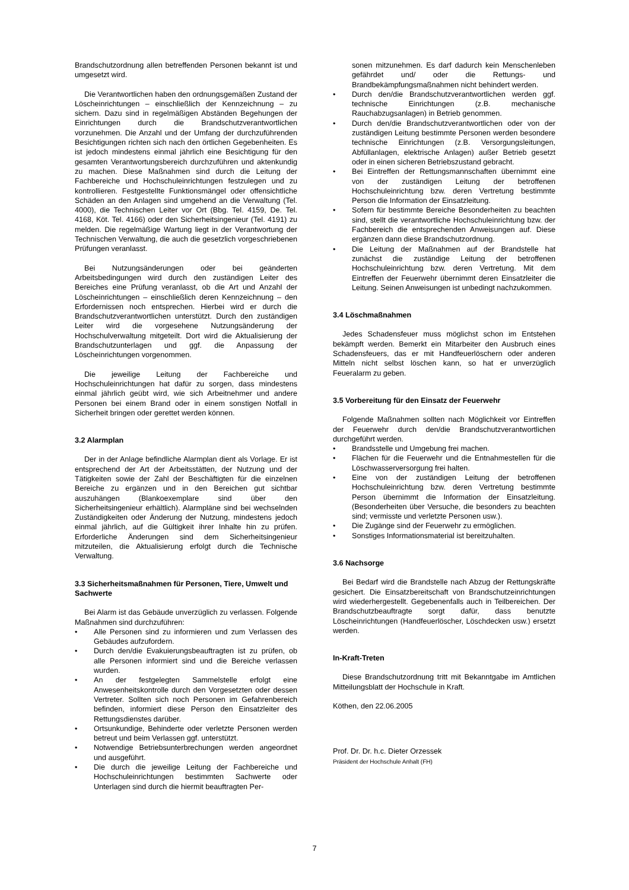Brandschutzordnung allen betreffenden Personen bekannt ist und umgesetzt wird.
Die Verantwortlichen haben den ordnungsgemäßen Zustand der Löscheinrichtungen – einschließlich der Kennzeichnung – zu sichern. Dazu sind in regelmäßigen Abständen Begehungen der Einrichtungen durch die Brandschutzverantwortlichen vorzunehmen. Die Anzahl und der Umfang der durchzuführenden Besichtigungen richten sich nach den örtlichen Gegebenheiten. Es ist jedoch mindestens einmal jährlich eine Besichtigung für den gesamten Verantwortungsbereich durchzuführen und aktenkundig zu machen. Diese Maßnahmen sind durch die Leitung der Fachbereiche und Hochschuleinrichtungen festzulegen und zu kontrollieren. Festgestellte Funktionsmängel oder offensichtliche Schäden an den Anlagen sind umgehend an die Verwaltung (Tel. 4000), die Technischen Leiter vor Ort (Bbg. Tel. 4159, De. Tel. 4168, Köt. Tel. 4166) oder den Sicherheitsingenieur (Tel. 4191) zu melden. Die regelmäßige Wartung liegt in der Verantwortung der Technischen Verwaltung, die auch die gesetzlich vorgeschriebenen Prüfungen veranlasst.
Bei Nutzungsänderungen oder bei geänderten Arbeitsbedingungen wird durch den zuständigen Leiter des Bereiches eine Prüfung veranlasst, ob die Art und Anzahl der Löscheinrichtungen – einschließlich deren Kennzeichnung – den Erfordernissen noch entsprechen. Hierbei wird er durch die Brandschutzverantwortlichen unterstützt. Durch den zuständigen Leiter wird die vorgesehene Nutzungsänderung der Hochschulverwaltung mitgeteilt. Dort wird die Aktualisierung der Brandschutzunterlagen und ggf. die Anpassung der Löscheinrichtungen vorgenommen.
Die jeweilige Leitung der Fachbereiche und Hochschuleinrichtungen hat dafür zu sorgen, dass mindestens einmal jährlich geübt wird, wie sich Arbeitnehmer und andere Personen bei einem Brand oder in einem sonstigen Notfall in Sicherheit bringen oder gerettet werden können.
3.2 Alarmplan
Der in der Anlage befindliche Alarmplan dient als Vorlage. Er ist entsprechend der Art der Arbeitsstätten, der Nutzung und der Tätigkeiten sowie der Zahl der Beschäftigten für die einzelnen Bereiche zu ergänzen und in den Bereichen gut sichtbar auszuhängen (Blankoexemplare sind über den Sicherheitsingenieur erhältlich). Alarmpläne sind bei wechselnden Zuständigkeiten oder Änderung der Nutzung, mindestens jedoch einmal jährlich, auf die Gültigkeit ihrer Inhalte hin zu prüfen. Erforderliche Änderungen sind dem Sicherheitsingenieur mitzuteilen, die Aktualisierung erfolgt durch die Technische Verwaltung.
3.3 Sicherheitsmaßnahmen für Personen, Tiere, Umwelt und Sachwerte
Bei Alarm ist das Gebäude unverzüglich zu verlassen. Folgende Maßnahmen sind durchzuführen:
• Alle Personen sind zu informieren und zum Verlassen des Gebäudes aufzufordern.
• Durch den/die Evakuierungsbeauftragten ist zu prüfen, ob alle Personen informiert sind und die Bereiche verlassen wurden.
• An der festgelegten Sammelstelle erfolgt eine Anwesenheitskontrolle durch den Vorgesetzten oder dessen Vertreter. Sollten sich noch Personen im Gefahrenbereich befinden, informiert diese Person den Einsatzleiter des Rettungsdienstes darüber.
• Ortsunkundige, Behinderte oder verletzte Personen werden betreut und beim Verlassen ggf. unterstützt.
• Notwendige Betriebsunterbrechungen werden angeordnet und ausgeführt.
• Die durch die jeweilige Leitung der Fachbereiche und Hochschuleinrichtungen bestimmten Sachwerte oder Unterlagen sind durch die hiermit beauftragten Per-
sonen mitzunehmen. Es darf dadurch kein Menschenleben gefährdet und/ oder die Rettungs- und Brandbekämpfungsmaßnahmen nicht behindert werden.
• Durch den/die Brandschutzverantwortlichen werden ggf. technische Einrichtungen (z.B. mechanische Rauchabzugsanlagen) in Betrieb genommen.
• Durch den/die Brandschutzverantwortlichen oder von der zuständigen Leitung bestimmte Personen werden besondere technische Einrichtungen (z.B. Versorgungsleitungen, Abfüllanlagen, elektrische Anlagen) außer Betrieb gesetzt oder in einen sicheren Betriebszustand gebracht.
• Bei Eintreffen der Rettungsmannschaften übernimmt eine von der zuständigen Leitung der betroffenen Hochschuleinrichtung bzw. deren Vertretung bestimmte Person die Information der Einsatzleitung.
• Sofern für bestimmte Bereiche Besonderheiten zu beachten sind, stellt die verantwortliche Hochschuleinrichtung bzw. der Fachbereich die entsprechenden Anweisungen auf. Diese ergänzen dann diese Brandschutzordnung.
• Die Leitung der Maßnahmen auf der Brandstelle hat zunächst die zuständige Leitung der betroffenen Hochschuleinrichtung bzw. deren Vertretung. Mit dem Eintreffen der Feuerwehr übernimmt deren Einsatzleiter die Leitung. Seinen Anweisungen ist unbedingt nachzukommen.
3.4 Löschmaßnahmen
Jedes Schadensfeuer muss möglichst schon im Entstehen bekämpft werden. Bemerkt ein Mitarbeiter den Ausbruch eines Schadensfeuers, das er mit Handfeuerlöschern oder anderen Mitteln nicht selbst löschen kann, so hat er unverzüglich Feueralarm zu geben.
3.5 Vorbereitung für den Einsatz der Feuerwehr
Folgende Maßnahmen sollten nach Möglichkeit vor Eintreffen der Feuerwehr durch den/die Brandschutzverantwortlichen durchgeführt werden.
• Brandsstelle und Umgebung frei machen.
• Flächen für die Feuerwehr und die Entnahmestellen für die Löschwasserversorgung frei halten.
• Eine von der zuständigen Leitung der betroffenen Hochschuleinrichtung bzw. deren Vertretung bestimmte Person übernimmt die Information der Einsatzleitung. (Besonderheiten über Versuche, die besonders zu beachten sind; vermisste und verletzte Personen usw.).
• Die Zugänge sind der Feuerwehr zu ermöglichen.
• Sonstiges Informationsmaterial ist bereitzuhalten.
3.6 Nachsorge
Bei Bedarf wird die Brandstelle nach Abzug der Rettungskräfte gesichert. Die Einsatzbereitschaft von Brandschutzeinrichtungen wird wiederhergestellt. Gegebenenfalls auch in Teilbereichen. Der Brandschutzbeauftragte sorgt dafür, dass benutzte Löscheinrichtungen (Handfeuerlöscher, Löschdecken usw.) ersetzt werden.
In-Kraft-Treten
Diese Brandschutzordnung tritt mit Bekanntgabe im Amtlichen Mitteilungsblatt der Hochschule in Kraft.
Köthen, den 22.06.2005
Prof. Dr. Dr. h.c. Dieter Orzessek
Präsident der Hochschule Anhalt (FH)
7